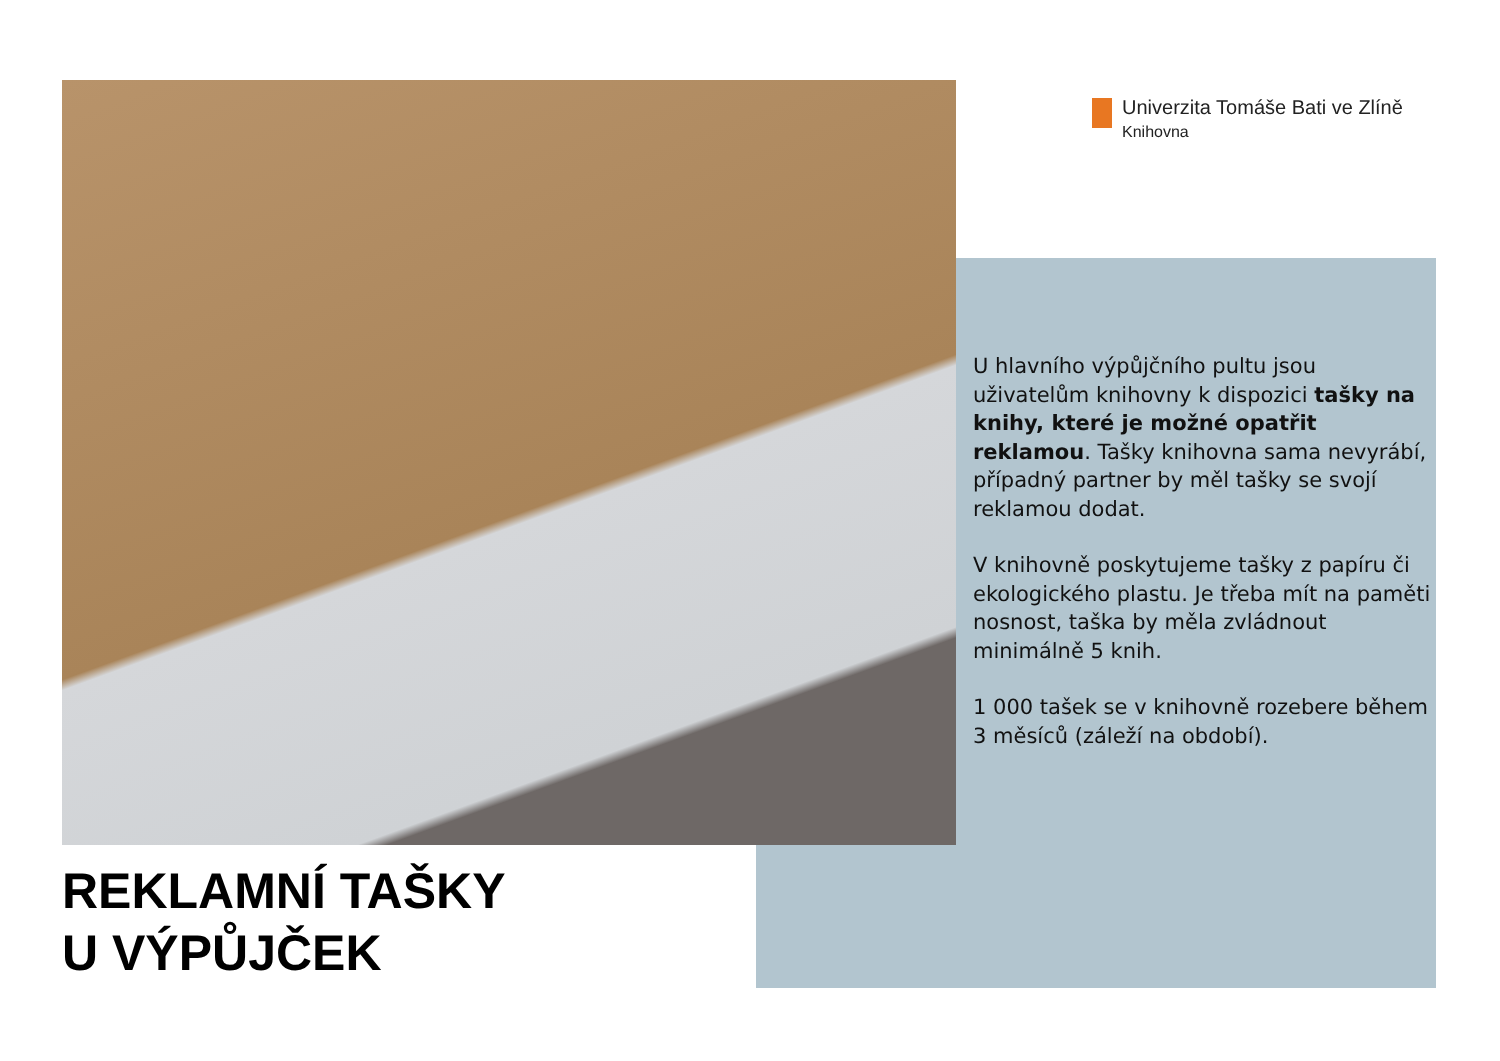Univerzita Tomáše Bati ve Zlíně
Knihovna
U hlavního výpůjčního pultu jsou uživatelům knihovny k dispozici tašky na knihy, které je možné opatřit reklamou. Tašky knihovna sama nevyrábí, případný partner by měl tašky se svojí reklamou dodat.
V knihovně poskytujeme tašky z papíru či ekologického plastu. Je třeba mít na paměti nosnost, taška by měla zvládnout minimálně 5 knih.
1 000 tašek se v knihovně rozebere během 3 měsíců (záleží na období).
REKLAMNÍ TAŠKY
U VÝPŮJČEK